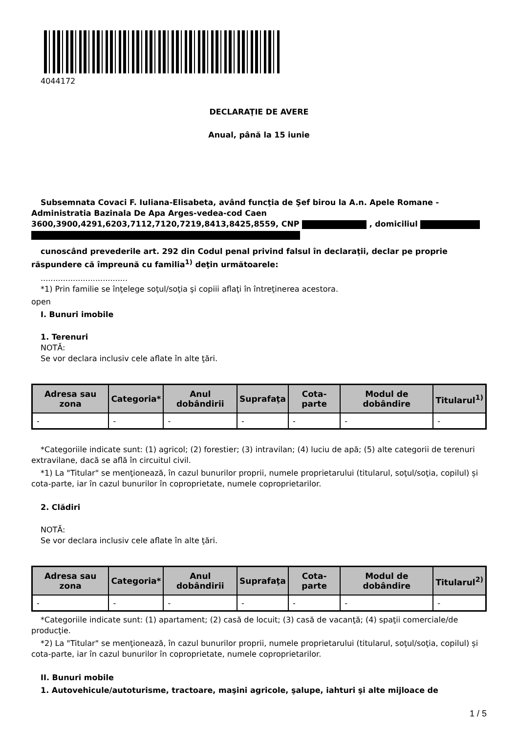4044172
DECLARAŢIE DE AVERE
Anual, până la 15 iunie
Subsemnata Covaci F. Iuliana-Elisabeta, având funcţia de Şef birou la A.n. Apele Romane - Administratia Bazinala De Apa Arges-vedea-cod Caen 3600,3900,4291,6203,7112,7120,7219,8413,8425,8559, CNP , domiciliul
cunoscând prevederile art. 292 din Codul penal privind falsul în declaraţii, declar pe proprie răspundere că împreună cu familia<sup>1)</sup> deţin următoarele:
...................................
*1) Prin familie se înţelege soţul/soţia şi copiii aflaţi în întreţinerea acestora.
open
I. Bunuri imobile
1. Terenuri
NOTĂ:
Se vor declara inclusiv cele aflate în alte ţări.
| Adresa sau zona | Categoria* | Anul dobândirii | Suprafaţa | Cota-parte | Modul de dobândire | Titularul<sup>1)</sup> |
| --- | --- | --- | --- | --- | --- | --- |
| - | - | - | - | - | - | - |
*Categoriile indicate sunt: (1) agricol; (2) forestier; (3) intravilan; (4) luciu de apă; (5) alte categorii de terenuri extravilane, dacă se află în circuitul civil.
*1) La "Titular" se menţionează, în cazul bunurilor proprii, numele proprietarului (titularul, soţul/soţia, copilul) și cota-parte, iar în cazul bunurilor în coproprietate, numele coproprietarilor.
2. Clădiri
NOTĂ:
Se vor declara inclusiv cele aflate în alte ţări.
| Adresa sau zona | Categoria* | Anul dobândirii | Suprafaţa | Cota-parte | Modul de dobândire | Titularul<sup>2)</sup> |
| --- | --- | --- | --- | --- | --- | --- |
| - | - | - | - | - | - | - |
*Categoriile indicate sunt: (1) apartament; (2) casă de locuit; (3) casă de vacanţă; (4) spaţii comerciale/de producţie.
*2) La "Titular" se menţionează, în cazul bunurilor proprii, numele proprietarului (titularul, soţul/soţia, copilul) și cota-parte, iar în cazul bunurilor în coproprietate, numele coproprietarilor.
II. Bunuri mobile
1. Autovehicule/autoturisme, tractoare, maşini agricole, şalupe, iahturi şi alte mijloace de
1 / 5